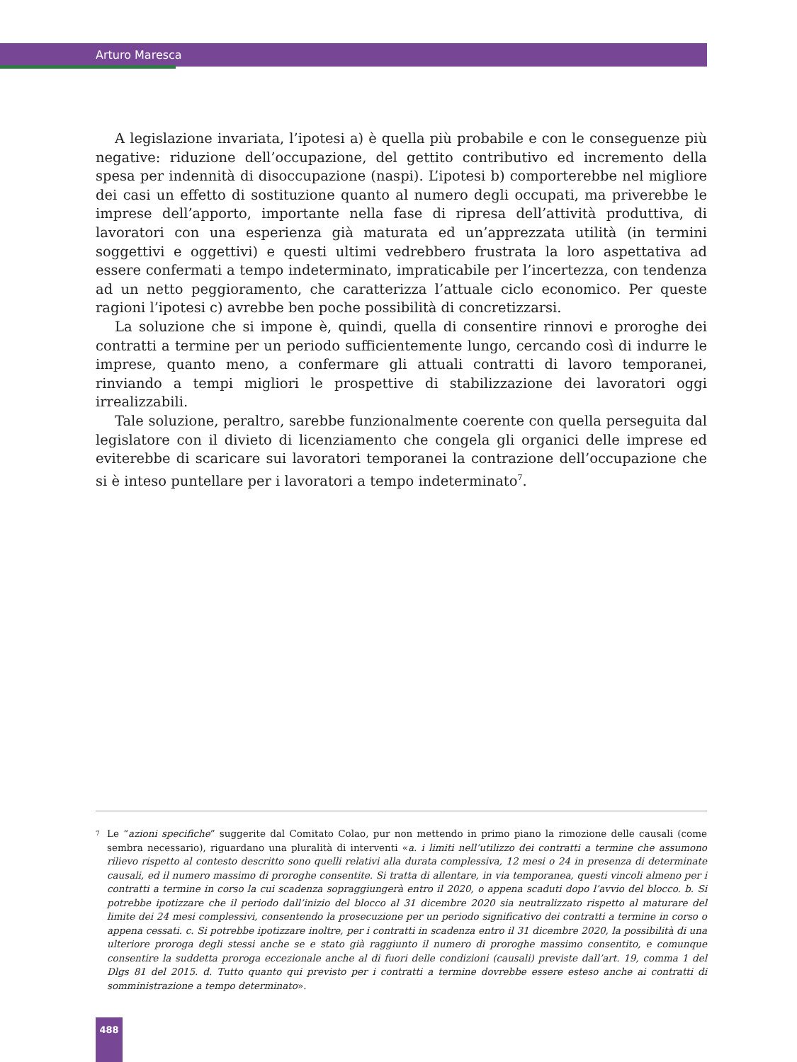Arturo Maresca
A legislazione invariata, l’ipotesi a) è quella più probabile e con le conseguenze più negative: riduzione dell’occupazione, del gettito contributivo ed incremento della spesa per indennità di disoccupazione (naspi). L’ipotesi b) comporterebbe nel migliore dei casi un effetto di sostituzione quanto al numero degli occupati, ma priverebbe le imprese dell’apporto, importante nella fase di ripresa dell’attività produttiva, di lavoratori con una esperienza già maturata ed un’apprezzata utilità (in termini soggettivi e oggettivi) e questi ultimi vedrebbero frustrata la loro aspettativa ad essere confermati a tempo indeterminato, impraticabile per l’incertezza, con tendenza ad un netto peggioramento, che caratterizza l’attuale ciclo economico. Per queste ragioni l’ipotesi c) avrebbe ben poche possibilità di concretizzarsi.
La soluzione che si impone è, quindi, quella di consentire rinnovi e proroghe dei contratti a termine per un periodo sufficientemente lungo, cercando così di indurre le imprese, quanto meno, a confermare gli attuali contratti di lavoro temporanei, rinviando a tempi migliori le prospettive di stabilizzazione dei lavoratori oggi irrealizzabili.
Tale soluzione, peraltro, sarebbe funzionalmente coerente con quella perseguita dal legislatore con il divieto di licenziamento che congela gli organici delle imprese ed eviterebbe di scaricare sui lavoratori temporanei la contrazione dell’occupazione che si è inteso puntellare per i lavoratori a tempo indeterminato<sup>7</sup>.
<sup>7</sup>
Le “azioni specifiche” suggerite dal Comitato Colao, pur non mettendo in primo piano la rimozione delle causali (come sembra necessario), riguardano una pluralità di interventi «a. i limiti nell’utilizzo dei contratti a termine che assumono rilievo rispetto al contesto descritto sono quelli relativi alla durata complessiva, 12 mesi o 24 in presenza di determinate causali, ed il numero massimo di proroghe consentite. Si tratta di allentare, in via temporanea, questi vincoli almeno per i contratti a termine in corso la cui scadenza sopraggiungerà entro il 2020, o appena scaduti dopo l’avvio del blocco. b. Si potrebbe ipotizzare che il periodo dall’inizio del blocco al 31 dicembre 2020 sia neutralizzato rispetto al maturare del limite dei 24 mesi complessivi, consentendo la prosecuzione per un periodo significativo dei contratti a termine in corso o appena cessati. c. Si potrebbe ipotizzare inoltre, per i contratti in scadenza entro il 31 dicembre 2020, la possibilità di una ulteriore proroga degli stessi anche se e stato già raggiunto il numero di proroghe massimo consentito, e comunque consentire la suddetta proroga eccezionale anche al di fuori delle condizioni (causali) previste dall’art. 19, comma 1 del Dlgs 81 del 2015. d. Tutto quanto qui previsto per i contratti a termine dovrebbe essere esteso anche ai contratti di somministrazione a tempo determinato».
488